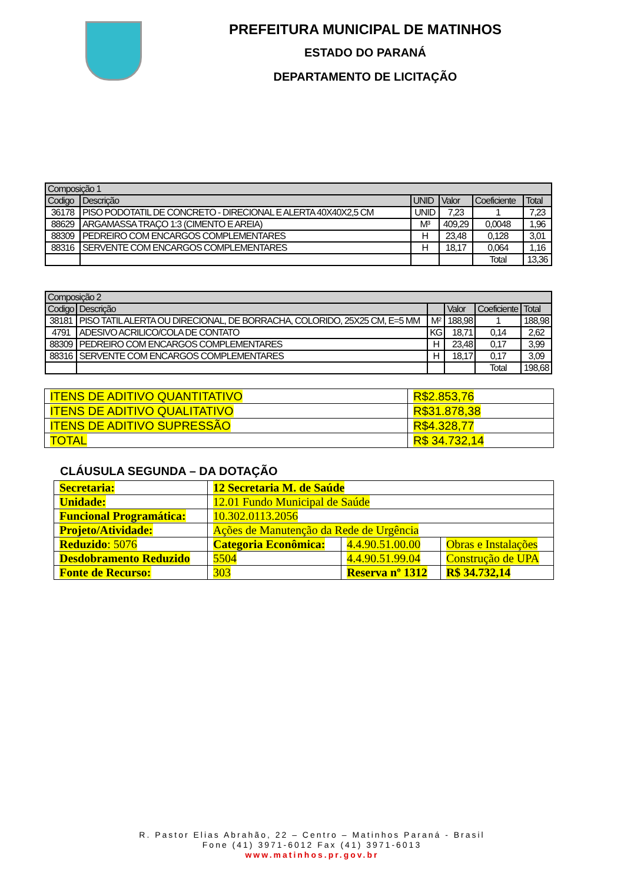PREFEITURA MUNICIPAL DE MATINHOS
ESTADO DO PARANÁ
DEPARTAMENTO DE LICITAÇÃO
| Composição 1 | | | | | |
| --- | --- | --- | --- | --- | --- |
| Codigo | Descrição | UNID | Valor | Coeficiente | Total |
| 36178 | PISO PODOTATIL DE CONCRETO - DIRECIONAL E ALERTA 40X40X2,5 CM | UNID | 7,23 | 1 | 7,23 |
| 88629 | ARGAMASSA TRAÇO 1:3 (CIMENTO E AREIA) | M³ | 409,29 | 0,0048 | 1,96 |
| 88309 | PEDREIRO COM ENCARGOS COMPLEMENTARES | H | 23,48 | 0,128 | 3,01 |
| 88316 | SERVENTE COM ENCARGOS COMPLEMENTARES | H | 18,17 | 0,064 | 1,16 |
| | | | | Total | 13,36 |
| Composição 2 | | | | | |
| --- | --- | --- | --- | --- | --- |
| Codigo | Descrição | | Valor | Coeficiente | Total |
| 38181 | PISO TATIL ALERTA OU DIRECIONAL, DE BORRACHA, COLORIDO, 25X25 CM, E=5 MM | M² | 188,98 | 1 | 188,98 |
| 4791 | ADESIVO ACRILICO/COLA DE CONTATO | KG | 18,71 | 0,14 | 2,62 |
| 88309 | PEDREIRO COM ENCARGOS COMPLEMENTARES | H | 23,48 | 0,17 | 3,99 |
| 88316 | SERVENTE COM ENCARGOS COMPLEMENTARES | H | 18,17 | 0,17 | 3,09 |
| | | | | Total | 198,68 |
| ITENS DE ADITIVO QUANTITATIVO | R$2.853,76 |
| ITENS DE ADITIVO QUALITATIVO | R$31.878,38 |
| ITENS DE ADITIVO SUPRESSÃO | R$4.328,77 |
| TOTAL | R$ 34.732,14 |
CLÁUSULA SEGUNDA – DA DOTAÇÃO
| Secretaria: | 12 Secretaria M. de Saúde | | |
| Unidade: | 12.01 Fundo Municipal de Saúde | | |
| Funcional Programática: | 10.302.0113.2056 | | |
| Projeto/Atividade: | Ações de Manutenção da Rede de Urgência | | |
| Reduzido : 5076 | Categoria Econômica: | 4.4.90.51.00.00 | Obras e Instalações |
| Desdobramento Reduzido | 5504 | 4.4.90.51.99.04 | Construção de UPA |
| Fonte de Recurso: | 303 | Reserva nº 1312 | R$ 34.732,14 |
R. Pastor Elias Abrahão, 22 – Centro – Matinhos Paraná - Brasil
Fone (41) 3971-6012 Fax (41) 3971-6013
www.matinhos.pr.gov.br